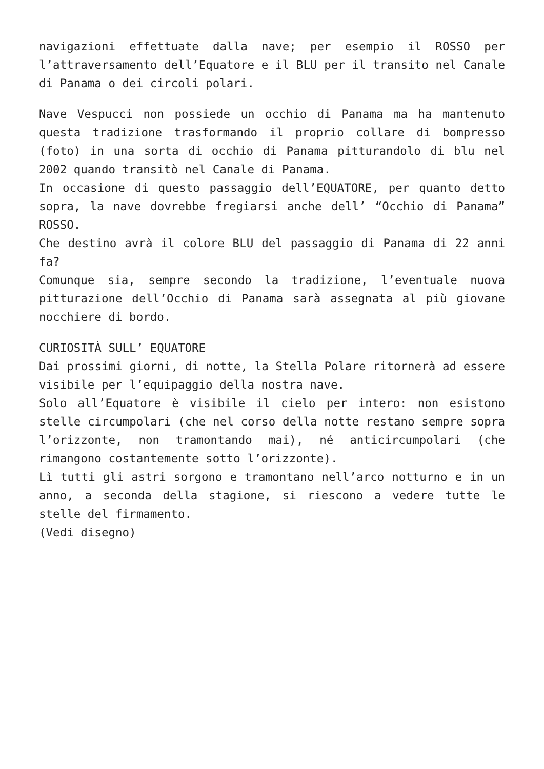navigazioni effettuate dalla nave; per esempio il ROSSO per l’attraversamento dell’Equatore e il BLU per il transito nel Canale di Panama o dei circoli polari.
Nave Vespucci non possiede un occhio di Panama ma ha mantenuto questa tradizione trasformando il proprio collare di bompresso (foto) in una sorta di occhio di Panama pitturandolo di blu nel 2002 quando transitò nel Canale di Panama.
In occasione di questo passaggio dell’EQUATORE, per quanto detto sopra, la nave dovrebbe fregiarsi anche dell’ “Occhio di Panama” ROSSO.
Che destino avrà il colore BLU del passaggio di Panama di 22 anni fa?
Comunque sia, sempre secondo la tradizione, l’eventuale nuova pitturazione dell’Occhio di Panama sarà assegnata al più giovane nocchiere di bordo.
CURIOSITÀ SULL’ EQUATORE
Dai prossimi giorni, di notte, la Stella Polare ritornerà ad essere visibile per l’equipaggio della nostra nave.
Solo all’Equatore è visibile il cielo per intero: non esistono stelle circumpolari (che nel corso della notte restano sempre sopra l’orizzonte, non tramontando mai), né anticircumpolari (che rimangono costantemente sotto l’orizzonte).
Lì tutti gli astri sorgono e tramontano nell’arco notturno e in un anno, a seconda della stagione, si riescono a vedere tutte le stelle del firmamento.
(Vedi disegno)